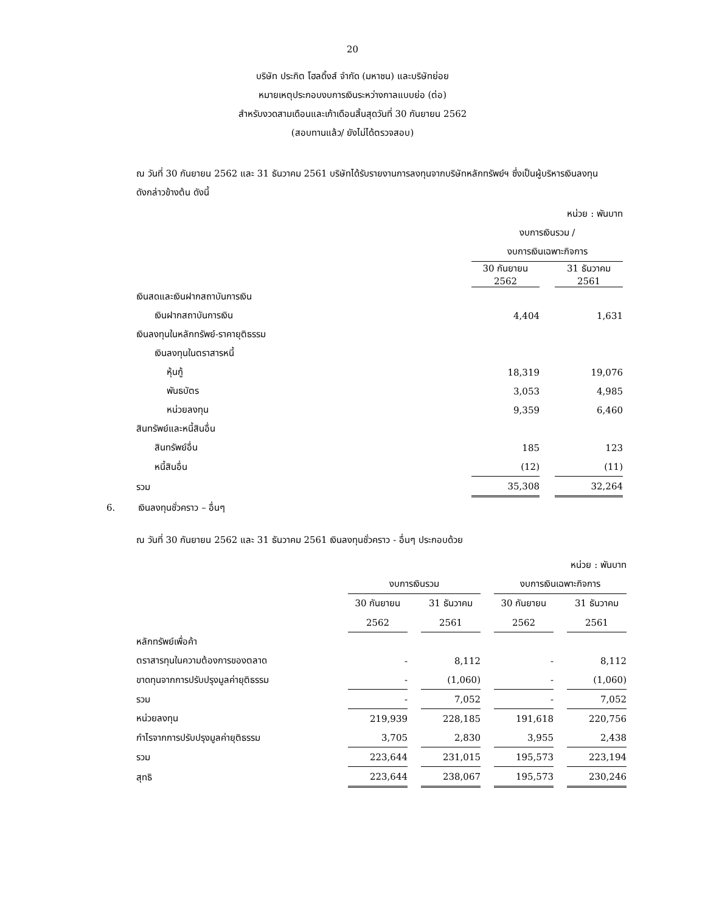20
บริษัท ประกิต โฮลดิ้งส์ จำกัด (มหาชน) และบริษัทย่อย
หมายเหตุประกอบงบการเงินระหว่างกาลแบบย่อ (ต่อ)
สำหรับงวดสามเดือนและเก้าเดือนสิ้นสุดวันที่ 30 กันยายน 2562
(สอบทานแล้ว/ ยังไม่ได้ตรวจสอบ)
ณ วันที่ 30 กันยายน 2562 และ 31 ธันวาคม 2561 บริษัทได้รับรายงานการลงทุนจากบริษัทหลักทรัพย์ฯ ซึ่งเป็นผู้บริหารเงินลงทุนดังกล่าวข้างต้น ดังนี้
| | | | หน่วย : พันบาท |
| | งบการเงินรวม / | | |
| | งบการเงินเฉพาะกิจการ | | |
| | 30 กันยายน 2562 | | 31 ธันวาคม 2561 |
| เงินสดและเงินฝากสถาบันการเงิน | | | |
| เงินฝากสถาบันการเงิน | 4,404 | | 1,631 |
| เงินลงทุนในหลักทรัพย์-ราคายุติธรรม | | | |
| เงินลงทุนในตราสารหนี้ | | | |
| หุ้นกู้ | 18,319 | | 19,076 |
| พันธบัตร | 3,053 | | 4,985 |
| หน่วยลงทุน | 9,359 | | 6,460 |
| สินทรัพย์และหนี้สินอื่น | | | |
| สินทรัพย์อื่น | 185 | | 123 |
| หนี้สินอื่น | (12) | | (11) |
| รวม | 35,308 | | 32,264 |
6. เงินลงทุนชั่วคราว – อื่นๆ
ณ วันที่ 30 กันยายน 2562 และ 31 ธันวาคม 2561 เงินลงทุนชั่วคราว - อื่นๆ ประกอบด้วย
| | | | | | หน่วย : พันบาท | | |
| | งบการเงินรวม | | | | งบการเงินเฉพาะกิจการ | | |
| | 30 กันยายน | | 31 ธันวาคม | | 30 กันยายน | | 31 ธันวาคม |
| | 2562 | | 2561 | | 2562 | | 2561 |
| หลักทรัพย์เพื่อค้า | | | | | | | |
| ตราสารทุนในความต้องการของตลาด | - | | 8,112 | | - | | 8,112 |
| ขาดทุนจากการปรับปรุงมูลค่ายุติธรรม | - | | (1,060) | | - | | (1,060) |
| รวม | - | | 7,052 | | - | | 7,052 |
| หน่วยลงทุน | 219,939 | | 228,185 | | 191,618 | | 220,756 |
| กำไรจากการปรับปรุงมูลค่ายุติธรรม | 3,705 | | 2,830 | | 3,955 | | 2,438 |
| รวม | 223,644 | | 231,015 | | 195,573 | | 223,194 |
| สุทธิ | 223,644 | | 238,067 | | 195,573 | | 230,246 |